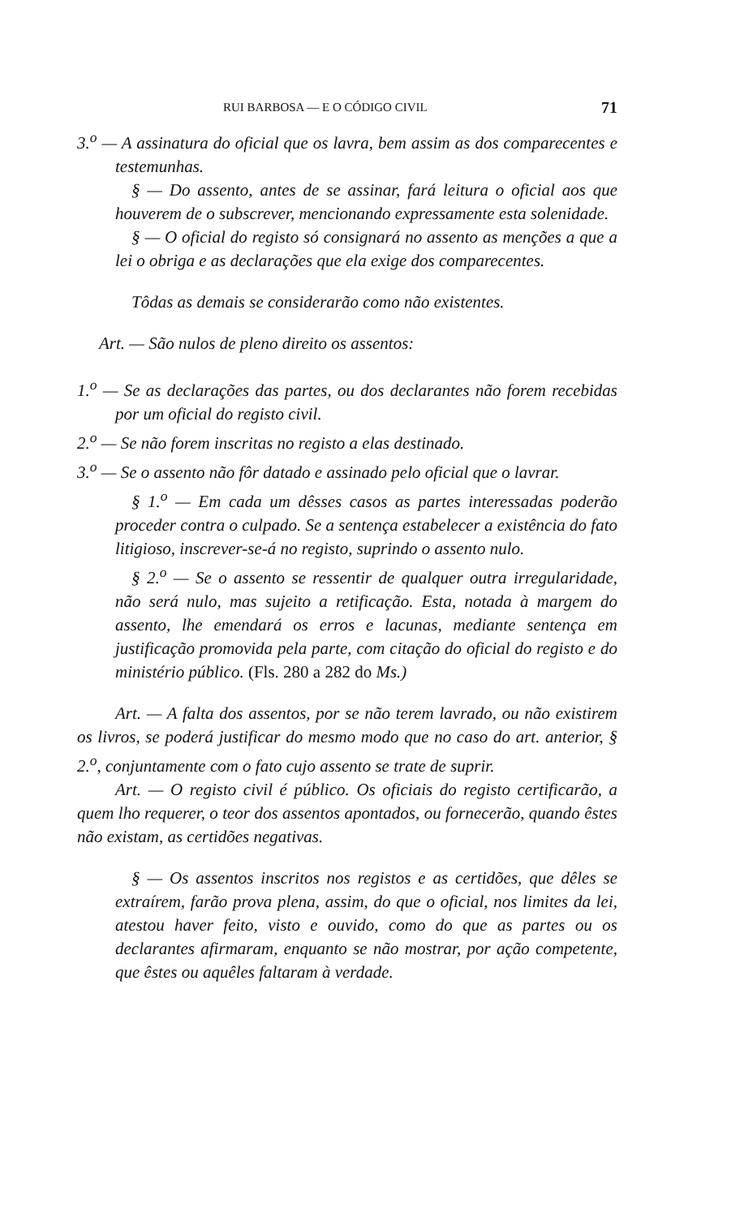RUI BARBOSA — E O CÓDIGO CIVIL 71
3.<sup>o</sup> — A assinatura do oficial que os lavra, bem assim as dos comparecentes e testemunhas.
§ — Do assento, antes de se assinar, fará leitura o oficial aos que houverem de o subscrever, mencionando expressamente esta solenidade.
§ — O oficial do registo só consignará no assento as menções a que a lei o obriga e as declarações que ela exige dos comparecentes.
Tôdas as demais se considerarão como não existentes.
Art. — São nulos de pleno direito os assentos:
1.<sup>o</sup> — Se as declarações das partes, ou dos declarantes não forem recebidas por um oficial do registo civil.
2.<sup>o</sup> — Se não forem inscritas no registo a elas destinado.
3.<sup>o</sup> — Se o assento não fôr datado e assinado pelo oficial que o lavrar.
§ 1.<sup>o</sup> — Em cada um dêsses casos as partes interessadas poderão proceder contra o culpado. Se a sentença estabelecer a existência do fato litigioso, inscrever-se-á no registo, suprindo o assento nulo.
§ 2.<sup>o</sup> — Se o assento se ressentir de qualquer outra irregularidade, não será nulo, mas sujeito a retificação. Esta, notada à margem do assento, lhe emendará os erros e lacunas, mediante sentença em justificação promovida pela parte, com citação do oficial do registo e do ministério público. (Fls. 280 a 282 do Ms.)
Art. — A falta dos assentos, por se não terem lavrado, ou não existirem os livros, se poderá justificar do mesmo modo que no caso do art. anterior, § 2.<sup>o</sup>, conjuntamente com o fato cujo assento se trate de suprir.
Art. — O registo civil é público. Os oficiais do registo certificarão, a quem lho requerer, o teor dos assentos apontados, ou fornecerão, quando êstes não existam, as certidões negativas.
§ — Os assentos inscritos nos registos e as certidões, que dêles se extraírem, farão prova plena, assim, do que o oficial, nos limites da lei, atestou haver feito, visto e ouvido, como do que as partes ou os declarantes afirmaram, enquanto se não mostrar, por ação competente, que êstes ou aquêles faltaram à verdade.